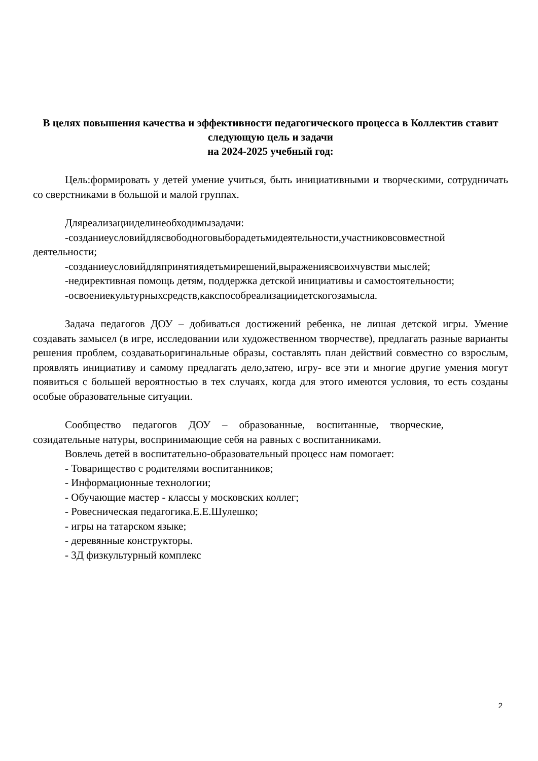В целях повышения качества и эффективности педагогического процесса в Коллектив ставит следующую цель и задачи
на 2024-2025 учебный год:
Цель:формировать у детей умение учиться, быть инициативными и творческими, сотрудничать со сверстниками в большой и малой группах.
Дляреализацииделинеобходимызадачи:
-созданиеусловийдлясвободноговыборадетьмидеятельности,участниковсовместной деятельности;
-созданиеусловийдляпринятиядетьмирешений,выражениясвоихчувстви мыслей;
-недирективная помощь детям, поддержка детской инициативы и самостоятельности;
-освоениекультурныхсредств,какспособреализациидетскогозамысла.
Задача педагогов ДОУ – добиваться достижений ребенка, не лишая детской игры. Умение создавать замысел (в игре, исследовании или художественном творчестве), предлагать разные варианты решения проблем, создаватьоригинальные образы, составлять план действий совместно со взрослым, проявлять инициативу и самому предлагать дело,затею, игру- все эти и многие другие умения могут появиться с большей вероятностью в тех случаях, когда для этого имеются условия, то есть созданы особые образовательные ситуации.
Сообщество педагогов ДОУ – образованные, воспитанные, творческие, созидательные натуры, воспринимающие себя на равных с воспитанниками.
Вовлечь детей в воспитательно-образовательный процесс нам помогает:
- Товарищество с родителями воспитанников;
- Информационные технологии;
- Обучающие мастер - классы у московских коллег;
- Ровесническая педагогика.Е.Е.Шулешко;
- игры на татарском языке;
- деревянные конструкторы.
- 3Д физкультурный комплекс
2